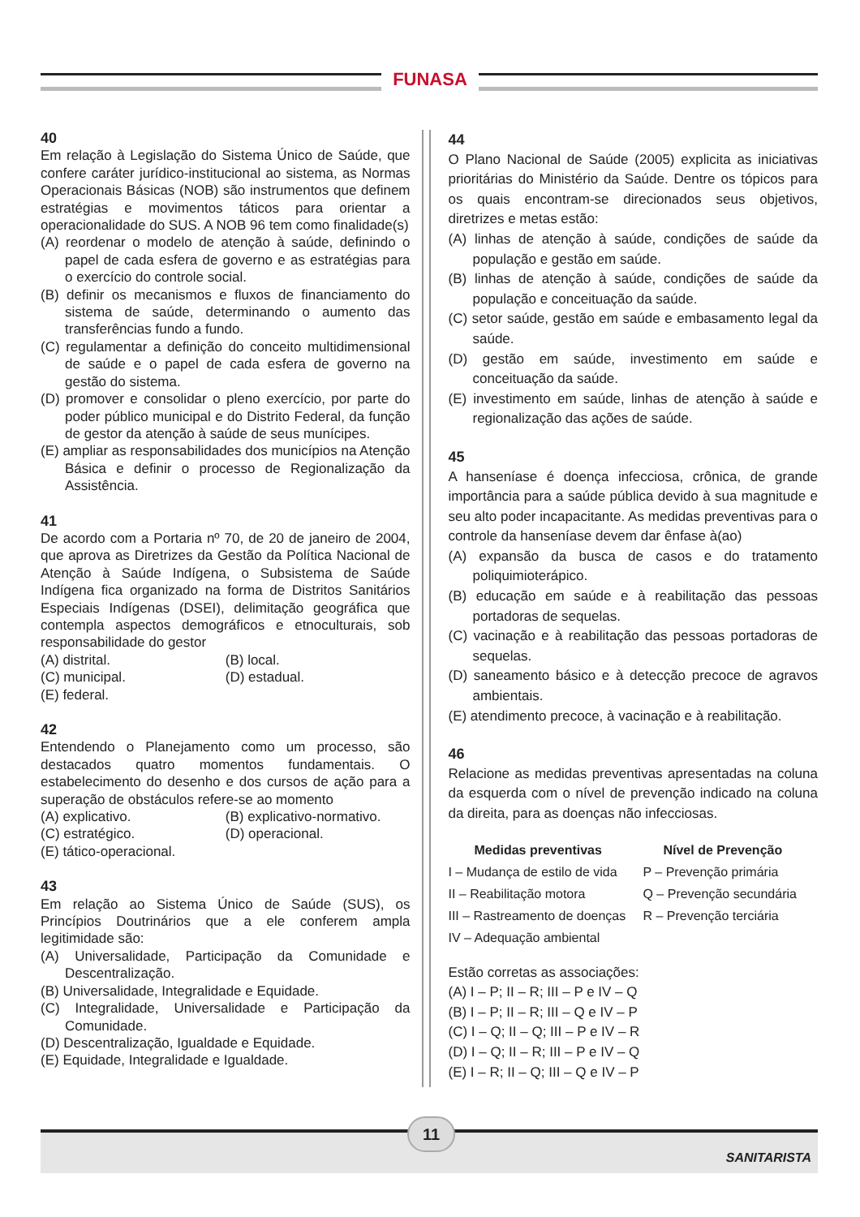FUNASA
40
Em relação à Legislação do Sistema Único de Saúde, que confere caráter jurídico-institucional ao sistema, as Normas Operacionais Básicas (NOB) são instrumentos que definem estratégias e movimentos táticos para orientar a operacionalidade do SUS. A NOB 96 tem como finalidade(s)
(A) reordenar o modelo de atenção à saúde, definindo o papel de cada esfera de governo e as estratégias para o exercício do controle social.
(B) definir os mecanismos e fluxos de financiamento do sistema de saúde, determinando o aumento das transferências fundo a fundo.
(C) regulamentar a definição do conceito multidimensional de saúde e o papel de cada esfera de governo na gestão do sistema.
(D) promover e consolidar o pleno exercício, por parte do poder público municipal e do Distrito Federal, da função de gestor da atenção à saúde de seus munícipes.
(E) ampliar as responsabilidades dos municípios na Atenção Básica e definir o processo de Regionalização da Assistência.
41
De acordo com a Portaria nº 70, de 20 de janeiro de 2004, que aprova as Diretrizes da Gestão da Política Nacional de Atenção à Saúde Indígena, o Subsistema de Saúde Indígena fica organizado na forma de Distritos Sanitários Especiais Indígenas (DSEI), delimitação geográfica que contempla aspectos demográficos e etnoculturais, sob responsabilidade do gestor
(A) distrital.
(B) local.
(C) municipal.
(D) estadual.
(E) federal.
42
Entendendo o Planejamento como um processo, são destacados quatro momentos fundamentais. O estabelecimento do desenho e dos cursos de ação para a superação de obstáculos refere-se ao momento
(A) explicativo.
(B) explicativo-normativo.
(C) estratégico.
(D) operacional.
(E) tático-operacional.
43
Em relação ao Sistema Único de Saúde (SUS), os Princípios Doutrinários que a ele conferem ampla legitimidade são:
(A) Universalidade, Participação da Comunidade e Descentralização.
(B) Universalidade, Integralidade e Equidade.
(C) Integralidade, Universalidade e Participação da Comunidade.
(D) Descentralização, Igualdade e Equidade.
(E) Equidade, Integralidade e Igualdade.
44
O Plano Nacional de Saúde (2005) explicita as iniciativas prioritárias do Ministério da Saúde. Dentre os tópicos para os quais encontram-se direcionados seus objetivos, diretrizes e metas estão:
(A) linhas de atenção à saúde, condições de saúde da população e gestão em saúde.
(B) linhas de atenção à saúde, condições de saúde da população e conceituação da saúde.
(C) setor saúde, gestão em saúde e embasamento legal da saúde.
(D) gestão em saúde, investimento em saúde e conceituação da saúde.
(E) investimento em saúde, linhas de atenção à saúde e regionalização das ações de saúde.
45
A hanseníase é doença infecciosa, crônica, de grande importância para a saúde pública devido à sua magnitude e seu alto poder incapacitante. As medidas preventivas para o controle da hanseníase devem dar ênfase à(ao)
(A) expansão da busca de casos e do tratamento poliquimioterápico.
(B) educação em saúde e à reabilitação das pessoas portadoras de sequelas.
(C) vacinação e à reabilitação das pessoas portadoras de sequelas.
(D) saneamento básico e à detecção precoce de agravos ambientais.
(E) atendimento precoce, à vacinação e à reabilitação.
46
Relacione as medidas preventivas apresentadas na coluna da esquerda com o nível de prevenção indicado na coluna da direita, para as doenças não infecciosas.
Medidas preventivas Nível de Prevenção
I – Mudança de estilo de vida
P – Prevenção primária
II – Reabilitação motora
Q – Prevenção secundária
III – Rastreamento de doenças
R – Prevenção terciária
IV – Adequação ambiental
Estão corretas as associações:
(A) I – P; II – R; III – P e IV – Q
(B) I – P; II – R; III – Q e IV – P
(C) I – Q; II – Q; III – P e IV – R
(D) I – Q; II – R; III – P e IV – Q
(E) I – R; II – Q; III – Q e IV – P
11
SANITARISTA